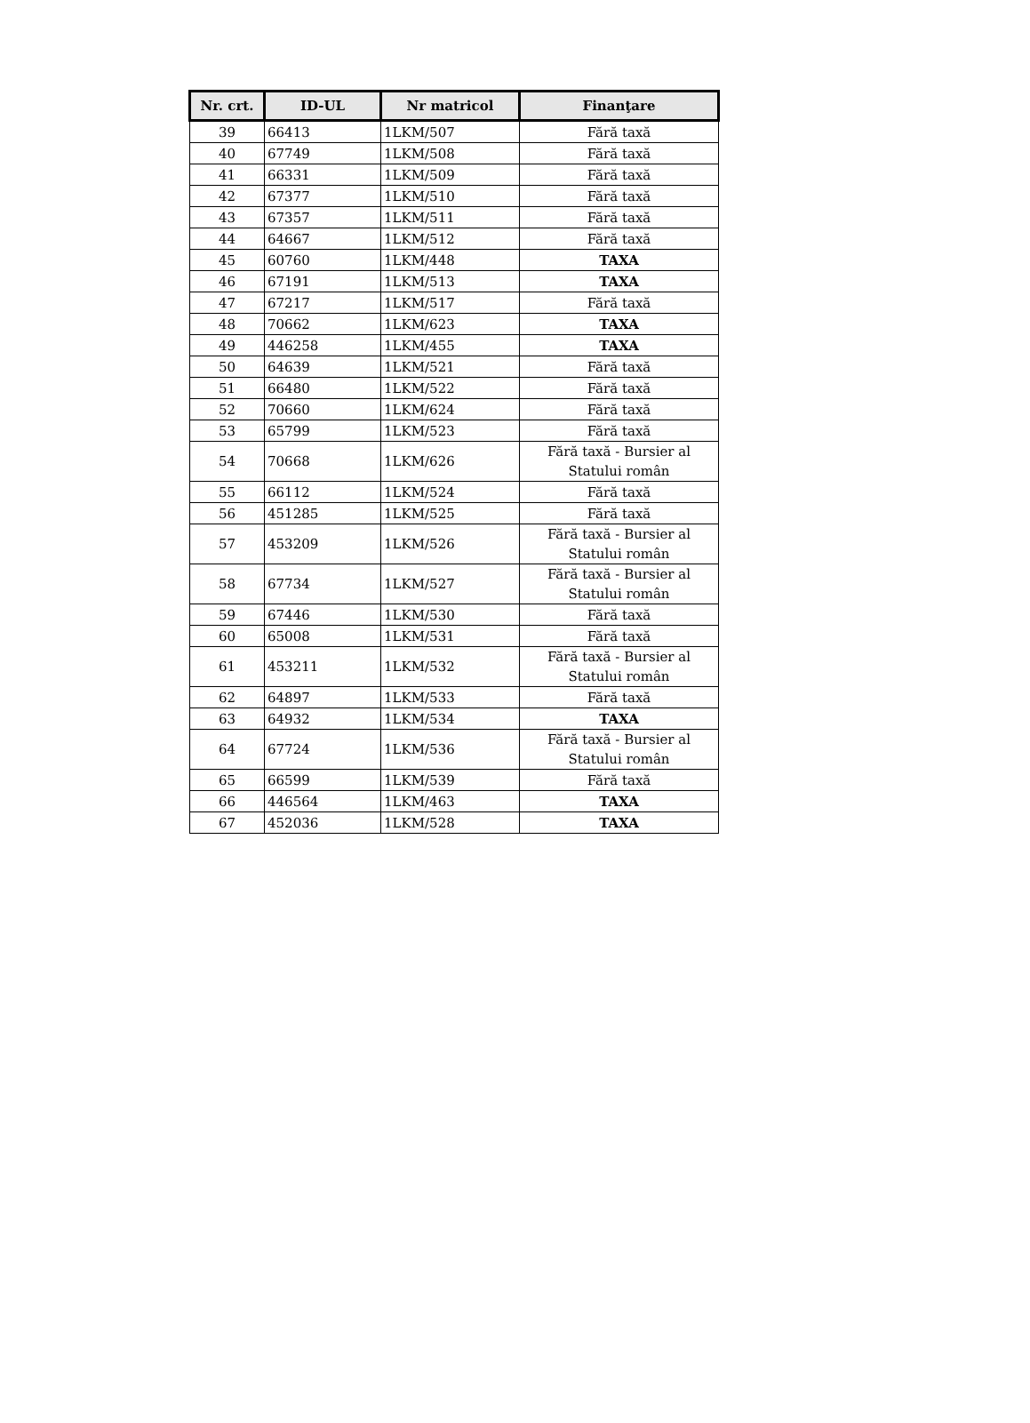| Nr. crt. | ID-UL | Nr matricol | Finanţare |
| --- | --- | --- | --- |
| 39 | 66413 | 1LKM/507 | Fără taxă |
| 40 | 67749 | 1LKM/508 | Fără taxă |
| 41 | 66331 | 1LKM/509 | Fără taxă |
| 42 | 67377 | 1LKM/510 | Fără taxă |
| 43 | 67357 | 1LKM/511 | Fără taxă |
| 44 | 64667 | 1LKM/512 | Fără taxă |
| 45 | 60760 | 1LKM/448 | TAXA |
| 46 | 67191 | 1LKM/513 | TAXA |
| 47 | 67217 | 1LKM/517 | Fără taxă |
| 48 | 70662 | 1LKM/623 | TAXA |
| 49 | 446258 | 1LKM/455 | TAXA |
| 50 | 64639 | 1LKM/521 | Fără taxă |
| 51 | 66480 | 1LKM/522 | Fără taxă |
| 52 | 70660 | 1LKM/624 | Fără taxă |
| 53 | 65799 | 1LKM/523 | Fără taxă |
| 54 | 70668 | 1LKM/626 | Fără taxă - Bursier al Statului român |
| 55 | 66112 | 1LKM/524 | Fără taxă |
| 56 | 451285 | 1LKM/525 | Fără taxă |
| 57 | 453209 | 1LKM/526 | Fără taxă - Bursier al Statului român |
| 58 | 67734 | 1LKM/527 | Fără taxă - Bursier al Statului român |
| 59 | 67446 | 1LKM/530 | Fără taxă |
| 60 | 65008 | 1LKM/531 | Fără taxă |
| 61 | 453211 | 1LKM/532 | Fără taxă - Bursier al Statului român |
| 62 | 64897 | 1LKM/533 | Fără taxă |
| 63 | 64932 | 1LKM/534 | TAXA |
| 64 | 67724 | 1LKM/536 | Fără taxă - Bursier al Statului român |
| 65 | 66599 | 1LKM/539 | Fără taxă |
| 66 | 446564 | 1LKM/463 | TAXA |
| 67 | 452036 | 1LKM/528 | TAXA |